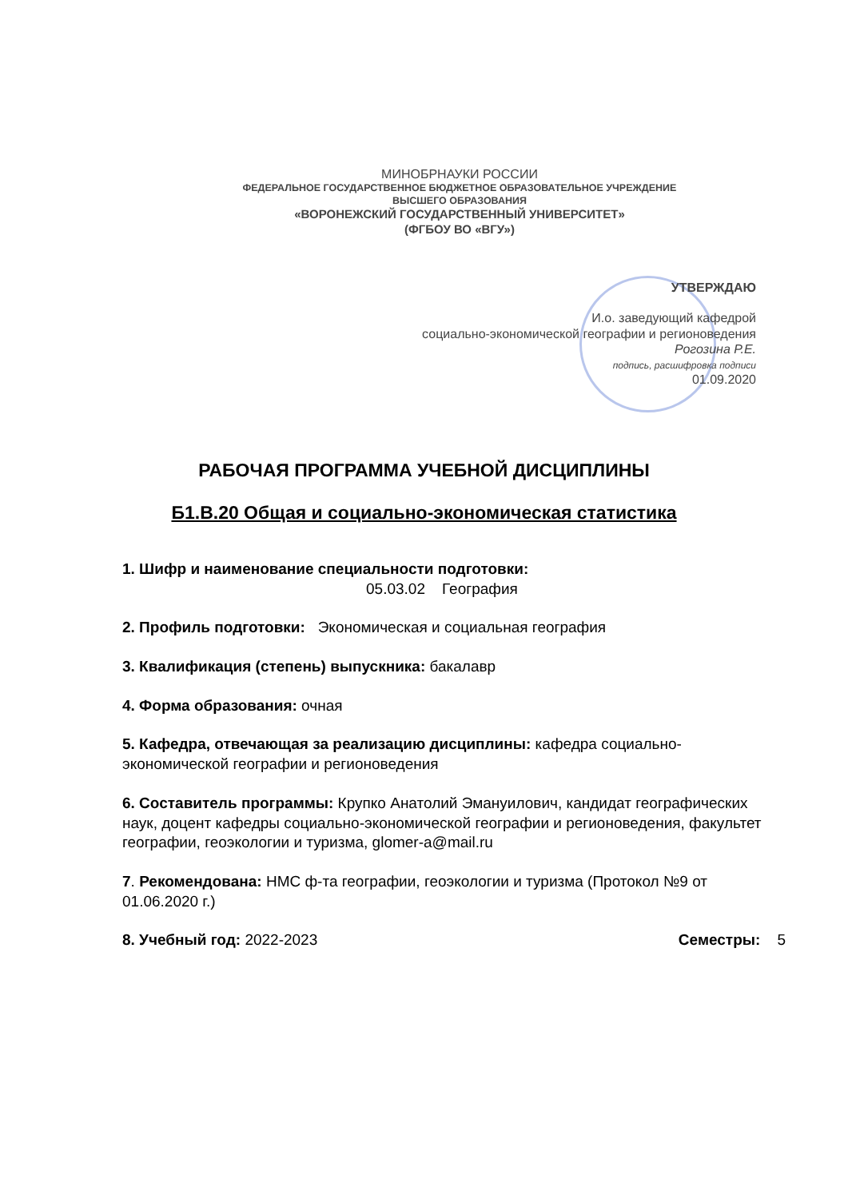МИНОБРНАУКИ РОССИИ
ФЕДЕРАЛЬНОЕ ГОСУДАРСТВЕННОЕ БЮДЖЕТНОЕ ОБРАЗОВАТЕЛЬНОЕ УЧРЕЖДЕНИЕ
ВЫСШЕГО ОБРАЗОВАНИЯ
«ВОРОНЕЖСКИЙ ГОСУДАРСТВЕННЫЙ УНИВЕРСИТЕТ»
(ФГБОУ ВО «ВГУ»)
УТВЕРЖДАЮ
И.о. заведующий кафедрой
социально-экономической географии и регионоведения
Рогозина Р.Е.
подпись, расшифровка подписи
01.09.2020
РАБОЧАЯ ПРОГРАММА УЧЕБНОЙ ДИСЦИПЛИНЫ
Б1.В.20 Общая и социально-экономическая статистика
1. Шифр и наименование специальности подготовки:
05.03.02 География
2. Профиль подготовки: Экономическая и социальная география
3. Квалификация (степень) выпускника: бакалавр
4. Форма образования: очная
5. Кафедра, отвечающая за реализацию дисциплины: кафедра социально-экономической географии и регионоведения
6. Составитель программы: Крупко Анатолий Эмануилович, кандидат географических наук, доцент кафедры социально-экономической географии и регионоведения, факультет географии, геоэкологии и туризма, glomer-a@mail.ru
7. Рекомендована: НМС ф-та географии, геоэкологии и туризма (Протокол №9 от 01.06.2020 г.)
8. Учебный год: 2022-2023 Семестры: 5